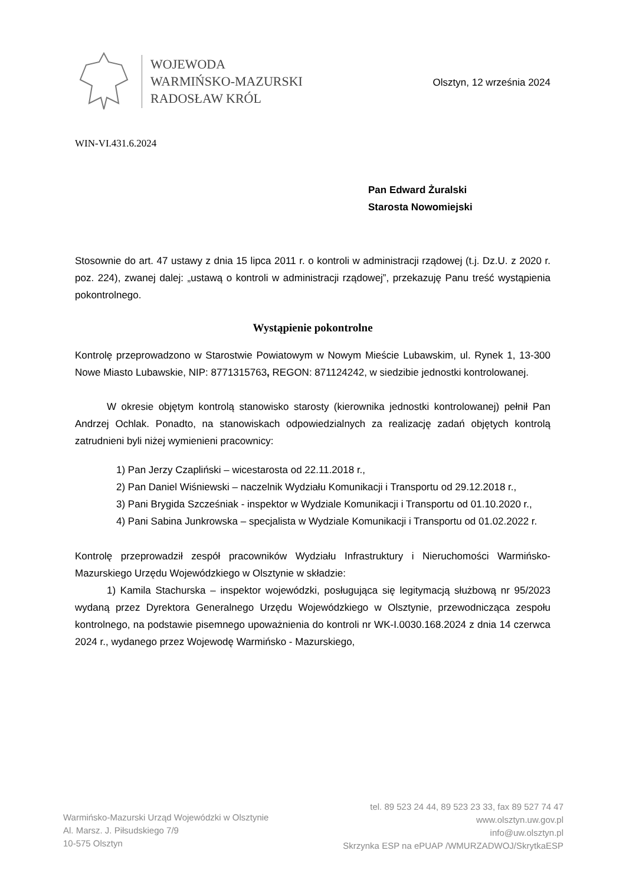WOJEWODA
WARMIŃSKO-MAZURSKI
RADOSŁAW KRÓL
Olsztyn, 12 września 2024
WIN-VI.431.6.2024
Pan Edward Żuralski
Starosta Nowomiejski
Stosownie do art. 47 ustawy z dnia 15 lipca 2011 r. o kontroli w administracji rządowej (t.j. Dz.U. z 2020 r. poz. 224), zwanej dalej: „ustawą o kontroli w administracji rządowej”, przekazuję Panu treść wystąpienia pokontrolnego.
Wystąpienie pokontrolne
Kontrolę przeprowadzono w Starostwie Powiatowym w Nowym Mieście Lubawskim, ul. Rynek 1, 13-300 Nowe Miasto Lubawskie, NIP: 8771315763, REGON: 871124242, w siedzibie jednostki kontrolowanej.
W okresie objętym kontrolą stanowisko starosty (kierownika jednostki kontrolowanej) pełnił Pan Andrzej Ochlak. Ponadto, na stanowiskach odpowiedzialnych za realizację zadań objętych kontrolą zatrudnieni byli niżej wymienieni pracownicy:
1) Pan Jerzy Czapliński – wicestarosta od 22.11.2018 r.,
2) Pan Daniel Wiśniewski – naczelnik Wydziału Komunikacji i Transportu od 29.12.2018 r.,
3) Pani Brygida Szcześniak - inspektor w Wydziale Komunikacji i Transportu od 01.10.2020 r.,
4) Pani Sabina Junkrowska – specjalista w Wydziale Komunikacji i Transportu od 01.02.2022 r.
Kontrolę przeprowadził zespół pracowników Wydziału Infrastruktury i Nieruchomości Warmińsko-Mazurskiego Urzędu Wojewódzkiego w Olsztynie w składzie:
1) Kamila Stachurska – inspektor wojewódzki, posługująca się legitymacją służbową nr 95/2023 wydaną przez Dyrektora Generalnego Urzędu Wojewódzkiego w Olsztynie, przewodnicząca zespołu kontrolnego, na podstawie pisemnego upoważnienia do kontroli nr WK-I.0030.168.2024 z dnia 14 czerwca 2024 r., wydanego przez Wojewodę Warmińsko - Mazurskiego,
Warmińsko-Mazurski Urząd Wojewódzki w Olsztynie
Al. Marsz. J. Piłsudskiego 7/9
10-575 Olsztyn
tel. 89 523 24 44, 89 523 23 33, fax 89 527 74 47
www.olsztyn.uw.gov.pl
info@uw.olsztyn.pl
Skrzynka ESP na ePUAP /WMURZADWOJ/SkrytkaESP